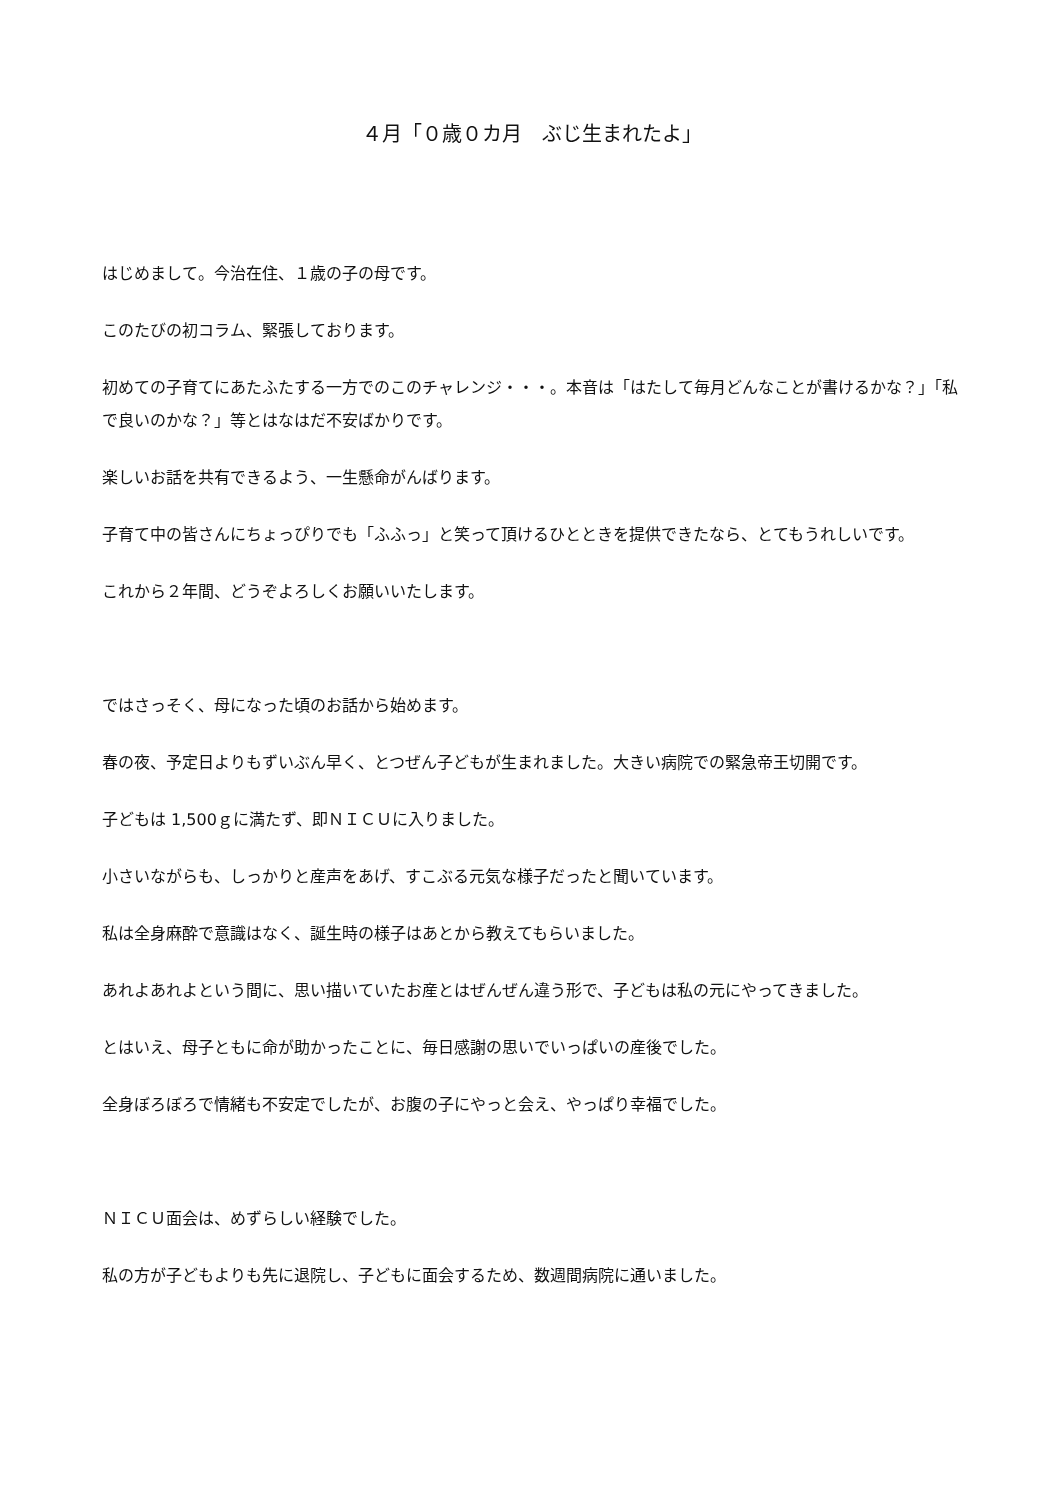４月「０歳０カ月　ぶじ生まれたよ」
はじめまして。今治在住、１歳の子の母です。
このたびの初コラム、緊張しております。
初めての子育てにあたふたする一方でのこのチャレンジ・・・。本音は「はたして毎月どんなことが書けるかな？」「私で良いのかな？」等とはなはだ不安ばかりです。
楽しいお話を共有できるよう、一生懸命がんばります。
子育て中の皆さんにちょっぴりでも「ふふっ」と笑って頂けるひとときを提供できたなら、とてもうれしいです。
これから２年間、どうぞよろしくお願いいたします。
ではさっそく、母になった頃のお話から始めます。
春の夜、予定日よりもずいぶん早く、とつぜん子どもが生まれました。大きい病院での緊急帝王切開です。
子どもは 1,500ｇに満たず、即ＮＩＣＵに入りました。
小さいながらも、しっかりと産声をあげ、すこぶる元気な様子だったと聞いています。
私は全身麻酔で意識はなく、誕生時の様子はあとから教えてもらいました。
あれよあれよという間に、思い描いていたお産とはぜんぜん違う形で、子どもは私の元にやってきました。
とはいえ、母子ともに命が助かったことに、毎日感謝の思いでいっぱいの産後でした。
全身ぼろぼろで情緒も不安定でしたが、お腹の子にやっと会え、やっぱり幸福でした。
ＮＩＣＵ面会は、めずらしい経験でした。
私の方が子どもよりも先に退院し、子どもに面会するため、数週間病院に通いました。